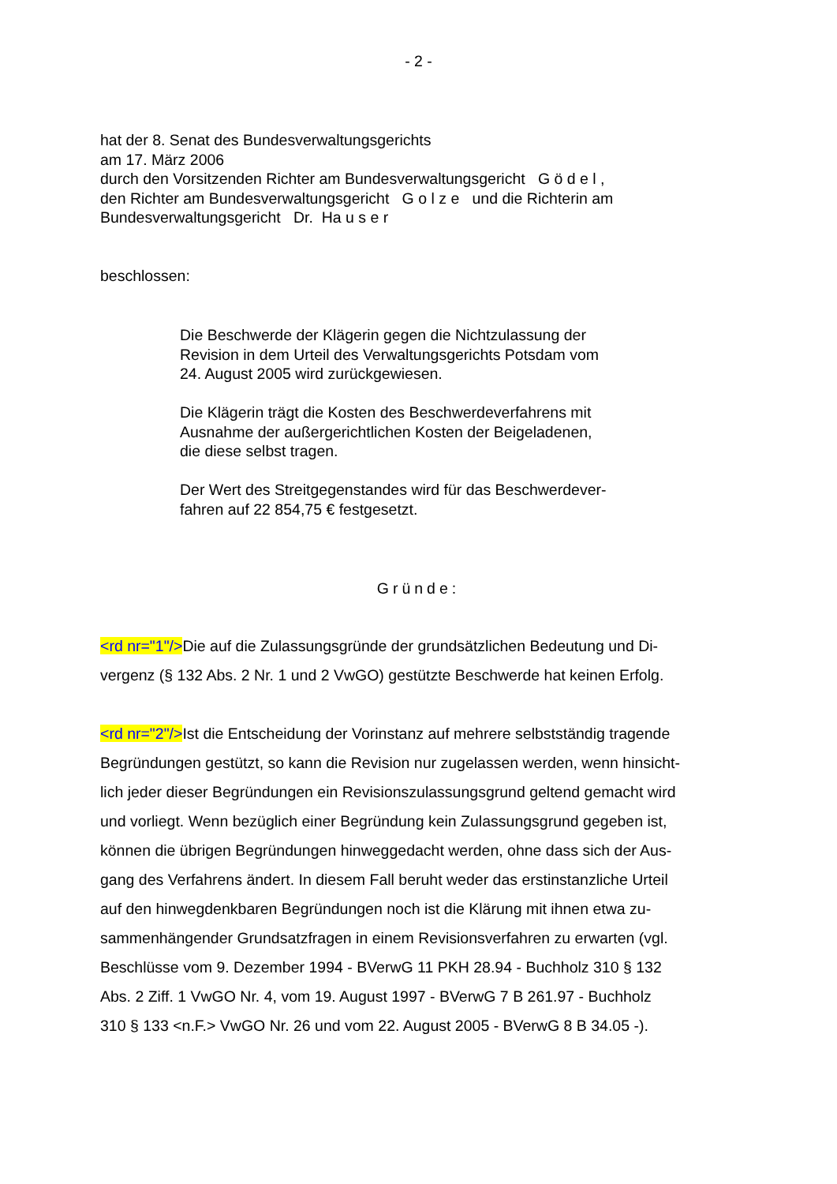- 2 -
hat der 8. Senat des Bundesverwaltungsgerichts
am 17. März 2006
durch den Vorsitzenden Richter am Bundesverwaltungsgericht G ö d e l ,
den Richter am Bundesverwaltungsgericht G o l z e und die Richterin am
Bundesverwaltungsgericht Dr. Ha u s e r
beschlossen:
Die Beschwerde der Klägerin gegen die Nichtzulassung der
Revision in dem Urteil des Verwaltungsgerichts Potsdam vom
24. August 2005 wird zurückgewiesen.
Die Klägerin trägt die Kosten des Beschwerdeverfahrens mit
Ausnahme der außergerichtlichen Kosten der Beigeladenen,
die diese selbst tragen.
Der Wert des Streitgegenstandes wird für das Beschwerdever-
fahren auf 22 854,75 € festgesetzt.
Gründe:
<rd nr="1"/>Die auf die Zulassungsgründe der grundsätzlichen Bedeutung und Di-
vergenz (§ 132 Abs. 2 Nr. 1 und 2 VwGO) gestützte Beschwerde hat keinen Erfolg.
<rd nr="2"/>Ist die Entscheidung der Vorinstanz auf mehrere selbstständig tragende
Begründungen gestützt, so kann die Revision nur zugelassen werden, wenn hinsicht-
lich jeder dieser Begründungen ein Revisionszulassungsgrund geltend gemacht wird
und vorliegt. Wenn bezüglich einer Begründung kein Zulassungsgrund gegeben ist,
können die übrigen Begründungen hinweggedacht werden, ohne dass sich der Aus-
gang des Verfahrens ändert. In diesem Fall beruht weder das erstinstanzliche Urteil
auf den hinwegdenkbaren Begründungen noch ist die Klärung mit ihnen etwa zu-
sammenhängender Grundsatzfragen in einem Revisionsverfahren zu erwarten (vgl.
Beschlüsse vom 9. Dezember 1994 - BVerwG 11 PKH 28.94 - Buchholz 310 § 132
Abs. 2 Ziff. 1 VwGO Nr. 4, vom 19. August 1997 - BVerwG 7 B 261.97 - Buchholz
310 § 133 <n.F.> VwGO Nr. 26 und vom 22. August 2005 - BVerwG 8 B 34.05 -).